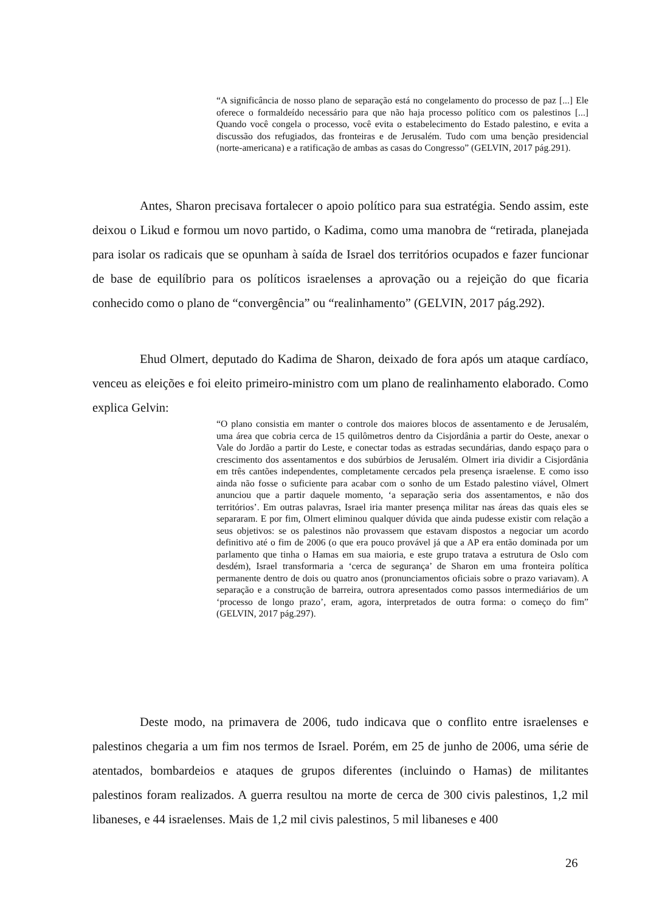“A significância de nosso plano de separação está no congelamento do processo de paz [...] Ele oferece o formaldeído necessário para que não haja processo político com os palestinos [...] Quando você congela o processo, você evita o estabelecimento do Estado palestino, e evita a discussão dos refugiados, das fronteiras e de Jerusalém. Tudo com uma benção presidencial (norte-americana) e a ratificação de ambas as casas do Congresso” (GELVIN, 2017 pág.291).
Antes, Sharon precisava fortalecer o apoio político para sua estratégia. Sendo assim, este deixou o Likud e formou um novo partido, o Kadima, como uma manobra de “retirada, planejada para isolar os radicais que se opunham à saída de Israel dos territórios ocupados e fazer funcionar de base de equilíbrio para os políticos israelenses a aprovação ou a rejeição do que ficaria conhecido como o plano de “convergência” ou “realinhamento” (GELVIN, 2017 pág.292).
Ehud Olmert, deputado do Kadima de Sharon, deixado de fora após um ataque cardíaco, venceu as eleições e foi eleito primeiro-ministro com um plano de realinhamento elaborado. Como explica Gelvin:
“O plano consistia em manter o controle dos maiores blocos de assentamento e de Jerusalém, uma área que cobria cerca de 15 quilômetros dentro da Cisjordânia a partir do Oeste, anexar o Vale do Jordão a partir do Leste, e conectar todas as estradas secundárias, dando espaço para o crescimento dos assentamentos e dos subúrbios de Jerusalém. Olmert iria dividir a Cisjordânia em três cantões independentes, completamente cercados pela presença israelense. E como isso ainda não fosse o suficiente para acabar com o sonho de um Estado palestino viável, Olmert anunciou que a partir daquele momento, ‘a separação seria dos assentamentos, e não dos territórios’. Em outras palavras, Israel iria manter presença militar nas áreas das quais eles se separaram. E por fim, Olmert eliminou qualquer dúvida que ainda pudesse existir com relação a seus objetivos: se os palestinos não provassem que estavam dispostos a negociar um acordo definitivo até o fim de 2006 (o que era pouco provável já que a AP era então dominada por um parlamento que tinha o Hamas em sua maioria, e este grupo tratava a estrutura de Oslo com desdém), Israel transformaria a ‘cerca de segurança’ de Sharon em uma fronteira política permanente dentro de dois ou quatro anos (pronunciamentos oficiais sobre o prazo variavam). A separação e a construção de barreira, outrora apresentados como passos intermediários de um ‘processo de longo prazo’, eram, agora, interpretados de outra forma: o começo do fim” (GELVIN, 2017 pág.297).
Deste modo, na primavera de 2006, tudo indicava que o conflito entre israelenses e palestinos chegaria a um fim nos termos de Israel. Porém, em 25 de junho de 2006, uma série de atentados, bombardeios e ataques de grupos diferentes (incluindo o Hamas) de militantes palestinos foram realizados. A guerra resultou na morte de cerca de 300 civis palestinos, 1,2 mil libaneses, e 44 israelenses. Mais de 1,2 mil civis palestinos, 5 mil libaneses e 400
26